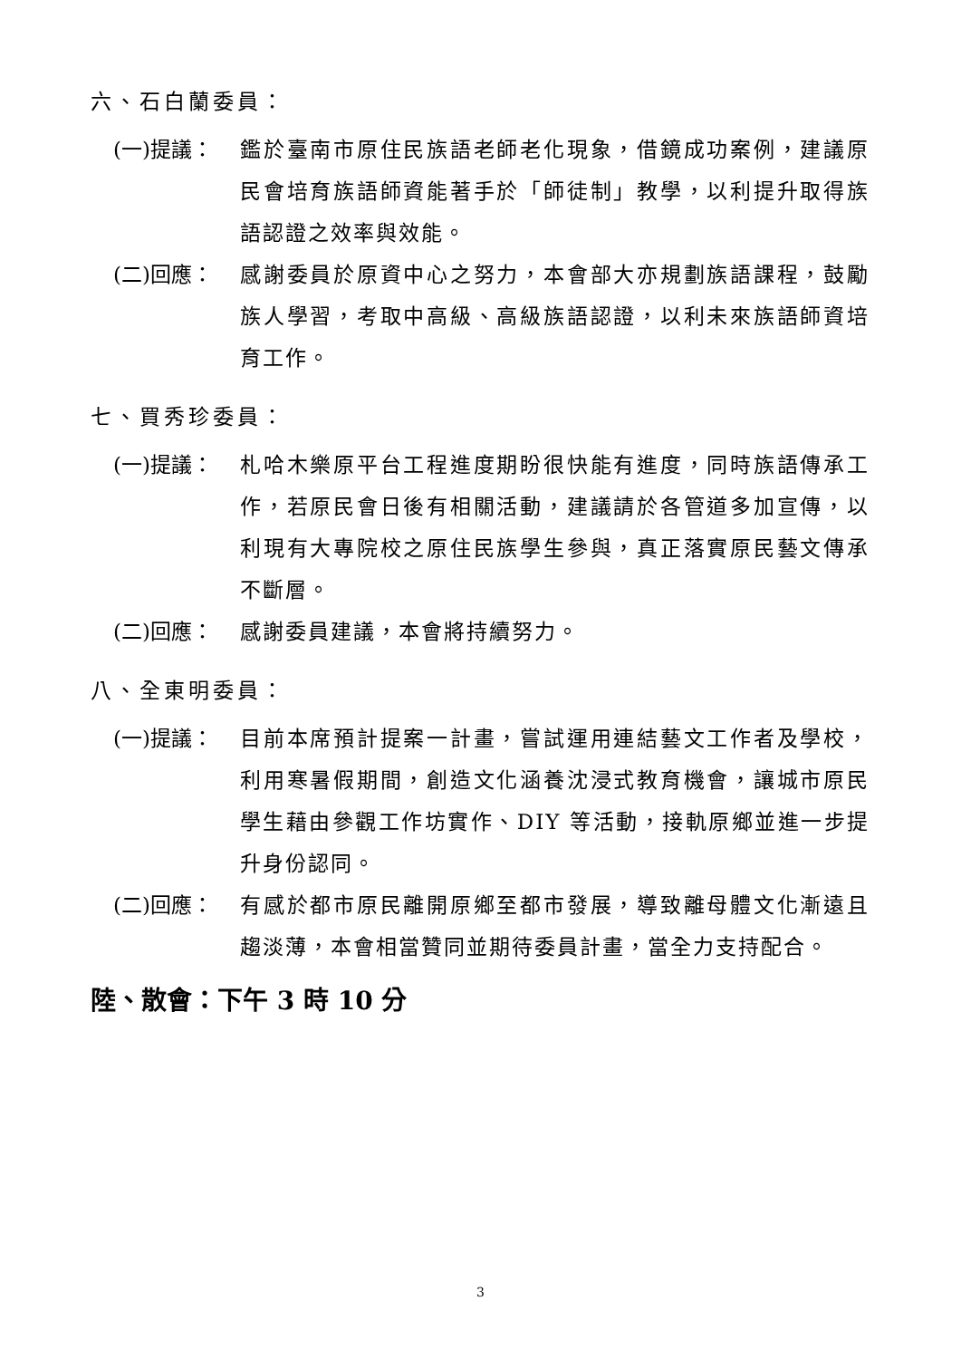六、石白蘭委員：
(一)提議： 鑑於臺南市原住民族語老師老化現象，借鏡成功案例，建議原民會培育族語師資能著手於「師徒制」教學，以利提升取得族語認證之效率與效能。
(二)回應： 感謝委員於原資中心之努力，本會部大亦規劃族語課程，鼓勵族人學習，考取中高級、高級族語認證，以利未來族語師資培育工作。
七、買秀珍委員：
(一)提議： 札哈木樂原平台工程進度期盼很快能有進度，同時族語傳承工作，若原民會日後有相關活動，建議請於各管道多加宣傳，以利現有大專院校之原住民族學生參與，真正落實原民藝文傳承不斷層。
(二)回應： 感謝委員建議，本會將持續努力。
八、全東明委員：
(一)提議： 目前本席預計提案一計畫，嘗試運用連結藝文工作者及學校，利用寒暑假期間，創造文化涵養沈浸式教育機會，讓城市原民學生藉由參觀工作坊實作、DIY 等活動，接軌原鄉並進一步提升身份認同。
(二)回應： 有感於都市原民離開原鄉至都市發展，導致離母體文化漸遠且趨淡薄，本會相當贊同並期待委員計畫，當全力支持配合。
陸、散會：下午 3 時 10 分
3